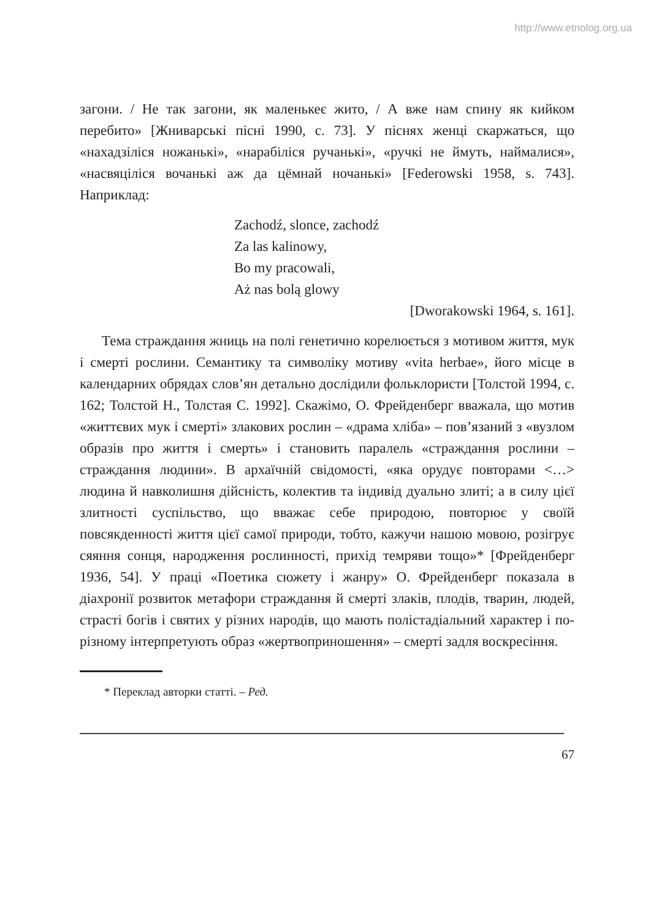http://www.etnolog.org.ua
загони. / Не так загони, як маленькеє жито, / А вже нам спину як кийком перебито» [Жниварські пісні 1990, с. 73]. У піснях женці скаржаться, що «нахадзіліся ножанькі», «нарабіліся ручанькі», «ручкі не ймуть, наймалися», «насвяціліся вочанькі аж да цёмнай ночанькі» [Federowski 1958, s. 743]. Наприклад:
Zachodź, slonce, zachodź
Za las kalinowy,
Bo my pracowali,
Aż nas bolą glowy
[Dworakowski 1964, s. 161].
Тема страждання жниць на полі генетично корелюється з мотивом життя, мук і смерті рослини. Семантику та символіку мотиву «vita herbae», його місце в календарних обрядах слов’ян детально дослідили фольклористи [Толстой 1994, с. 162; Толстой Н., Толстая С. 1992]. Скажімо, О. Фрейденберг вважала, що мотив «життєвих мук і смерті» злакових рослин – «драма хліба» – пов’язаний з «вузлом образів про життя і смерть» і становить паралель «страждання рослини – страждання людини». В архаїчній свідомості, «яка орудує повторами <…> людина й навколишня дійсність, колектив та індивід дуально злиті; а в силу цієї злитності суспільство, що вважає себе природою, повторює у своїй повсякденності життя цієї самої природи, тобто, кажучи нашою мовою, розігрує сяяння сонця, народження рослинності, прихід темряви тощо»* [Фрейденберг 1936, 54]. У праці «Поетика сюжету і жанру» О. Фрейденберг показала в діахронії розвиток метафори страждання й смерті злаків, плодів, тварин, людей, страсті богів і святих у різних народів, що мають полістадіальний характер і по-різному інтерпретують образ «жертвоприношення» – смерті задля воскресіння.
* Переклад авторки статті. – Ред.
67